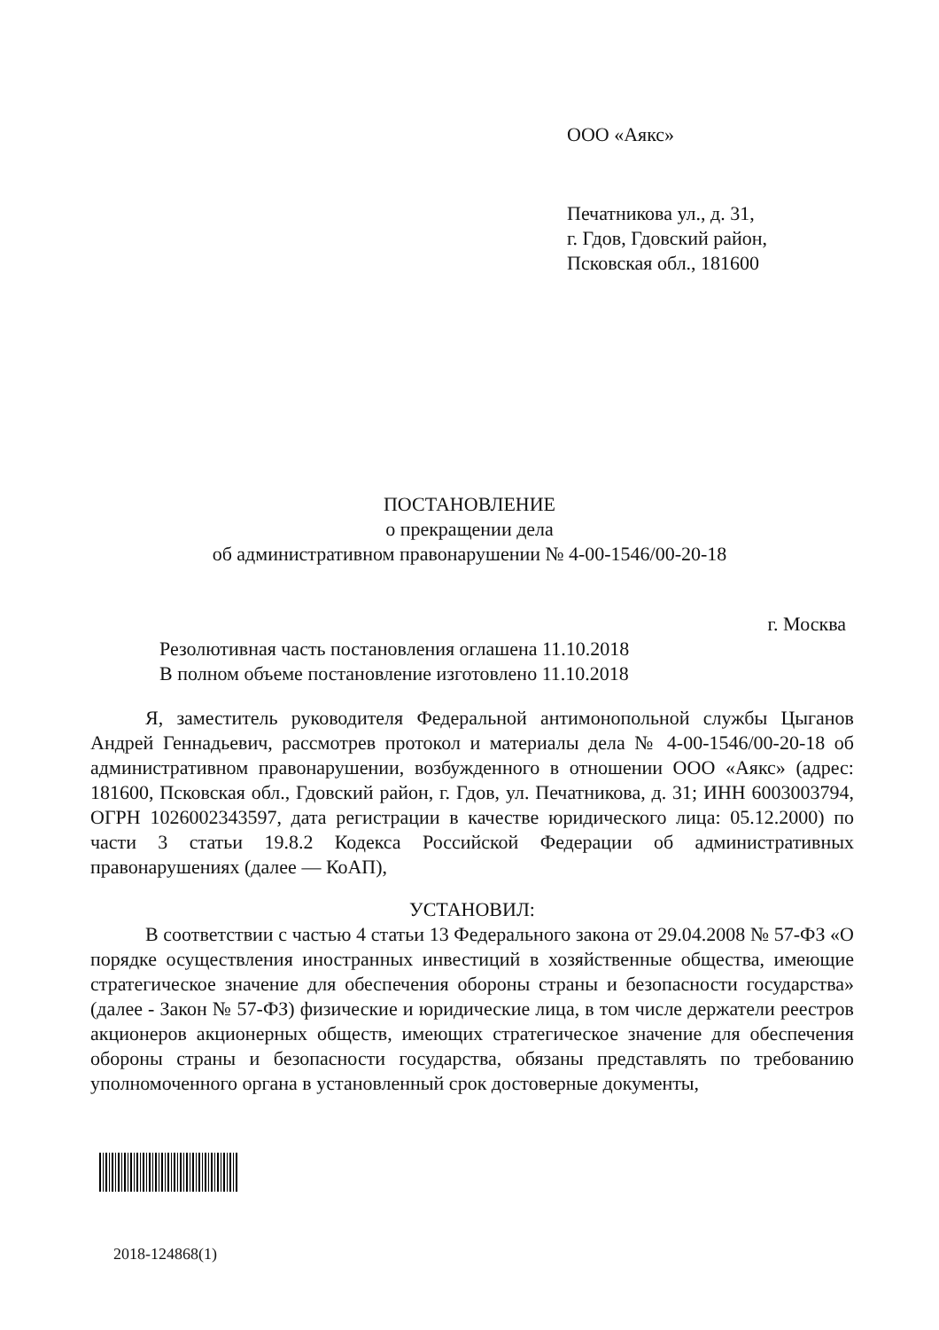ООО «Аякс»
Печатникова ул., д. 31,
г. Гдов, Гдовский район,
Псковская обл., 181600
ПОСТАНОВЛЕНИЕ
о прекращении дела
об административном правонарушении № 4-00-1546/00-20-18
г. Москва
Резолютивная часть постановления оглашена 11.10.2018
В полном объеме постановление изготовлено 11.10.2018
Я, заместитель руководителя Федеральной антимонопольной службы Цыганов Андрей Геннадьевич, рассмотрев протокол и материалы дела № 4-00-1546/00-20-18 об административном правонарушении, возбужденного в отношении ООО «Аякс» (адрес: 181600, Псковская обл., Гдовский район, г. Гдов, ул. Печатникова, д. 31; ИНН 6003003794, ОГРН 1026002343597, дата регистрации в качестве юридического лица: 05.12.2000) по части 3 статьи 19.8.2 Кодекса Российской Федерации об административных правонарушениях (далее — КоАП),
УСТАНОВИЛ:
В соответствии с частью 4 статьи 13 Федерального закона от 29.04.2008 № 57-ФЗ «О порядке осуществления иностранных инвестиций в хозяйственные общества, имеющие стратегическое значение для обеспечения обороны страны и безопасности государства» (далее - Закон № 57-ФЗ) физические и юридические лица, в том числе держатели реестров акционеров акционерных обществ, имеющих стратегическое значение для обеспечения обороны страны и безопасности государства, обязаны представлять по требованию уполномоченного органа в установленный срок достоверные документы,
2018-124868(1)